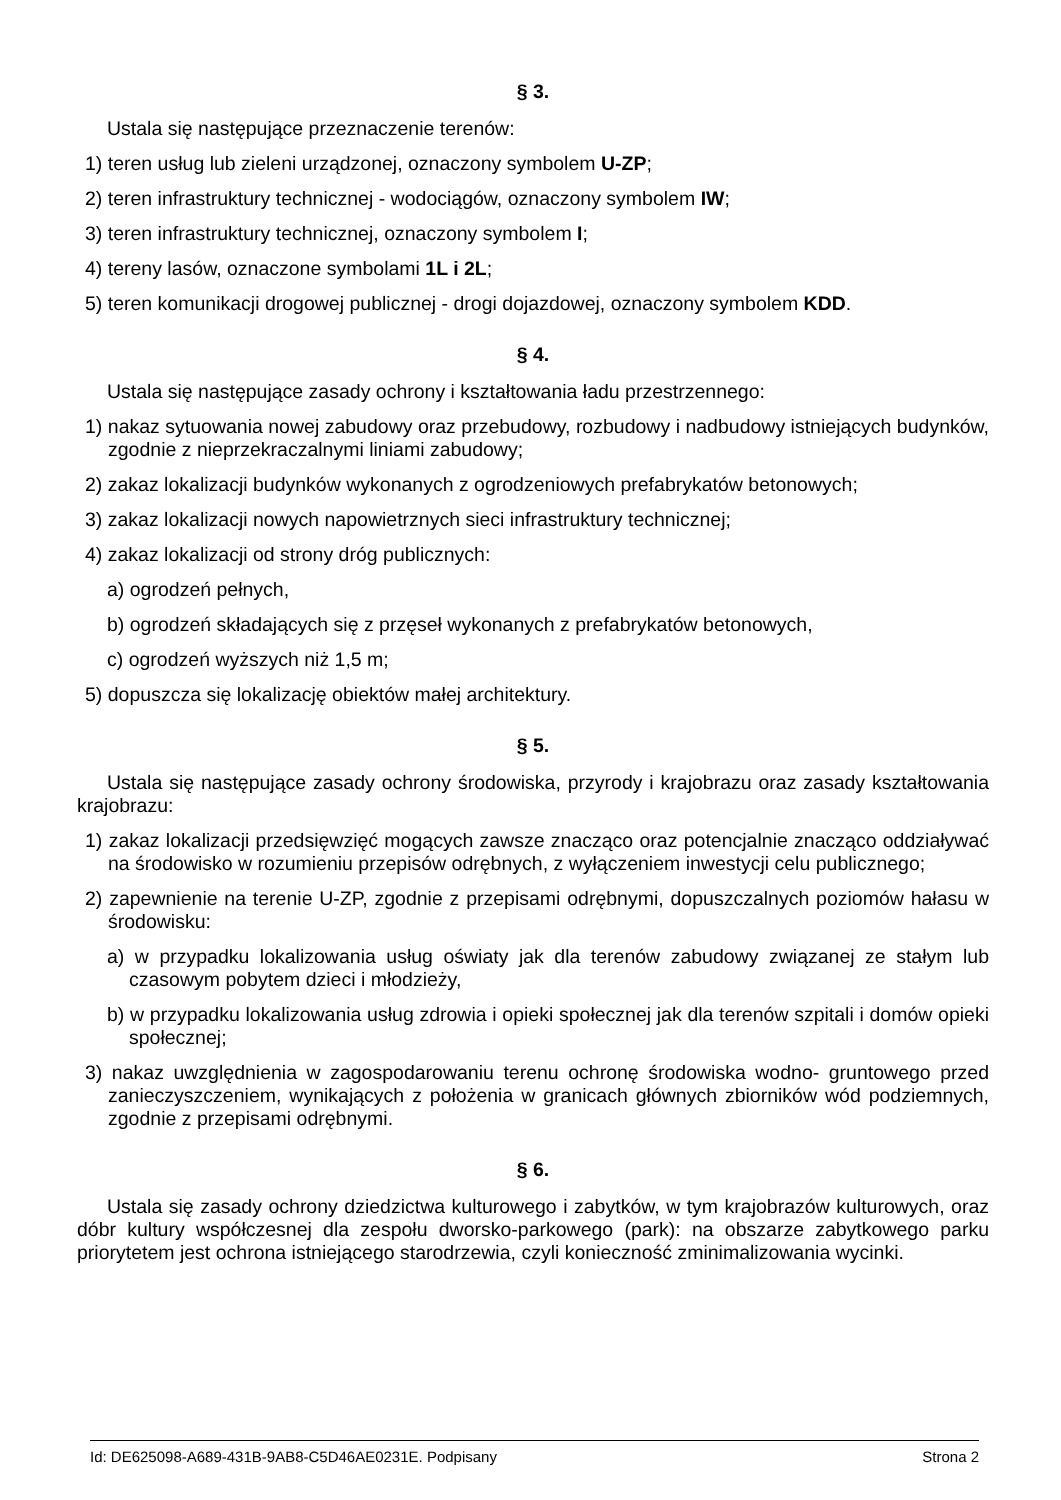§ 3.
Ustala się następujące przeznaczenie terenów:
1) teren usług lub zieleni urządzonej, oznaczony symbolem U-ZP;
2) teren infrastruktury technicznej - wodociągów, oznaczony symbolem IW;
3) teren infrastruktury technicznej, oznaczony symbolem I;
4) tereny lasów, oznaczone symbolami 1L i 2L;
5) teren komunikacji drogowej publicznej - drogi dojazdowej, oznaczony symbolem KDD.
§ 4.
Ustala się następujące zasady ochrony i kształtowania ładu przestrzennego:
1) nakaz sytuowania nowej zabudowy oraz przebudowy, rozbudowy i nadbudowy istniejących budynków, zgodnie z nieprzekraczalnymi liniami zabudowy;
2) zakaz lokalizacji budynków wykonanych z ogrodzeniowych prefabrykatów betonowych;
3) zakaz lokalizacji nowych napowietrznych sieci infrastruktury technicznej;
4) zakaz lokalizacji od strony dróg publicznych:
a) ogrodzeń pełnych,
b) ogrodzeń składających się z przęseł wykonanych z prefabrykatów betonowych,
c) ogrodzeń wyższych niż 1,5 m;
5) dopuszcza się lokalizację obiektów małej architektury.
§ 5.
Ustala się następujące zasady ochrony środowiska, przyrody i krajobrazu oraz zasady kształtowania krajobrazu:
1) zakaz lokalizacji przedsięwzięć mogących zawsze znacząco oraz potencjalnie znacząco oddziaływać na środowisko w rozumieniu przepisów odrębnych, z wyłączeniem inwestycji celu publicznego;
2) zapewnienie na terenie U-ZP, zgodnie z przepisami odrębnymi, dopuszczalnych poziomów hałasu w środowisku:
a) w przypadku lokalizowania usług oświaty jak dla terenów zabudowy związanej ze stałym lub czasowym pobytem dzieci i młodzieży,
b) w przypadku lokalizowania usług zdrowia i opieki społecznej jak dla terenów szpitali i domów opieki społecznej;
3) nakaz uwzględnienia w zagospodarowaniu terenu ochronę środowiska wodno- gruntowego przed zanieczyszczeniem, wynikających z położenia w granicach głównych zbiorników wód podziemnych, zgodnie z przepisami odrębnymi.
§ 6.
Ustala się zasady ochrony dziedzictwa kulturowego i zabytków, w tym krajobrazów kulturowych, oraz dóbr kultury współczesnej dla zespołu dworsko-parkowego (park): na obszarze zabytkowego parku priorytetem jest ochrona istniejącego starodrzewia, czyli konieczność zminimalizowania wycinki.
Id: DE625098-A689-431B-9AB8-C5D46AE0231E. Podpisany Strona 2